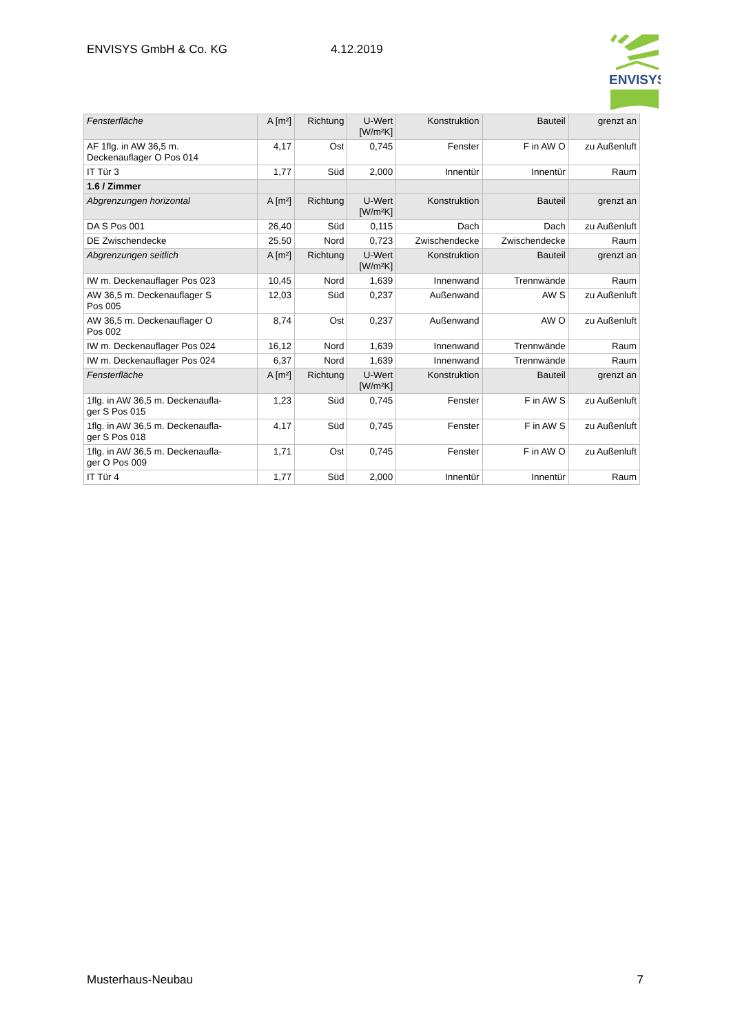ENVISYS GmbH & Co. KG 4.12.2019
ENVISYS
| Fensterfläche | A [m²] | Richtung | U-Wert [W/m²K] | Konstruktion | Bauteil | grenzt an |
| AF 1flg. in AW 36,5 m. Deckenauflager O Pos 014 | 4,17 | Ost | 0,745 | Fenster | F in AW O | zu Außenluft |
| IT Tür 3 | 1,77 | Süd | 2,000 | Innentür | Innentür | Raum |
| 1.6 / Zimmer | | | | | | |
| Abgrenzungen horizontal | A [m²] | Richtung | U-Wert [W/m²K] | Konstruktion | Bauteil | grenzt an |
| DA S Pos 001 | 26,40 | Süd | 0,115 | Dach | Dach | zu Außenluft |
| DE Zwischendecke | 25,50 | Nord | 0,723 | Zwischendecke | Zwischendecke | Raum |
| Abgrenzungen seitlich | A [m²] | Richtung | U-Wert [W/m²K] | Konstruktion | Bauteil | grenzt an |
| IW m. Deckenauflager Pos 023 | 10,45 | Nord | 1,639 | Innenwand | Trennwände | Raum |
| AW 36,5 m. Deckenauflager S Pos 005 | 12,03 | Süd | 0,237 | Außenwand | AW S | zu Außenluft |
| AW 36,5 m. Deckenauflager O Pos 002 | 8,74 | Ost | 0,237 | Außenwand | AW O | zu Außenluft |
| IW m. Deckenauflager Pos 024 | 16,12 | Nord | 1,639 | Innenwand | Trennwände | Raum |
| IW m. Deckenauflager Pos 024 | 6,37 | Nord | 1,639 | Innenwand | Trennwände | Raum |
| Fensterfläche | A [m²] | Richtung | U-Wert [W/m²K] | Konstruktion | Bauteil | grenzt an |
| 1flg. in AW 36,5 m. Deckenaufla- ger S Pos 015 | 1,23 | Süd | 0,745 | Fenster | F in AW S | zu Außenluft |
| 1flg. in AW 36,5 m. Deckenaufla- ger S Pos 018 | 4,17 | Süd | 0,745 | Fenster | F in AW S | zu Außenluft |
| 1flg. in AW 36,5 m. Deckenaufla- ger O Pos 009 | 1,71 | Ost | 0,745 | Fenster | F in AW O | zu Außenluft |
| IT Tür 4 | 1,77 | Süd | 2,000 | Innentür | Innentür | Raum |
Musterhaus-Neubau 7